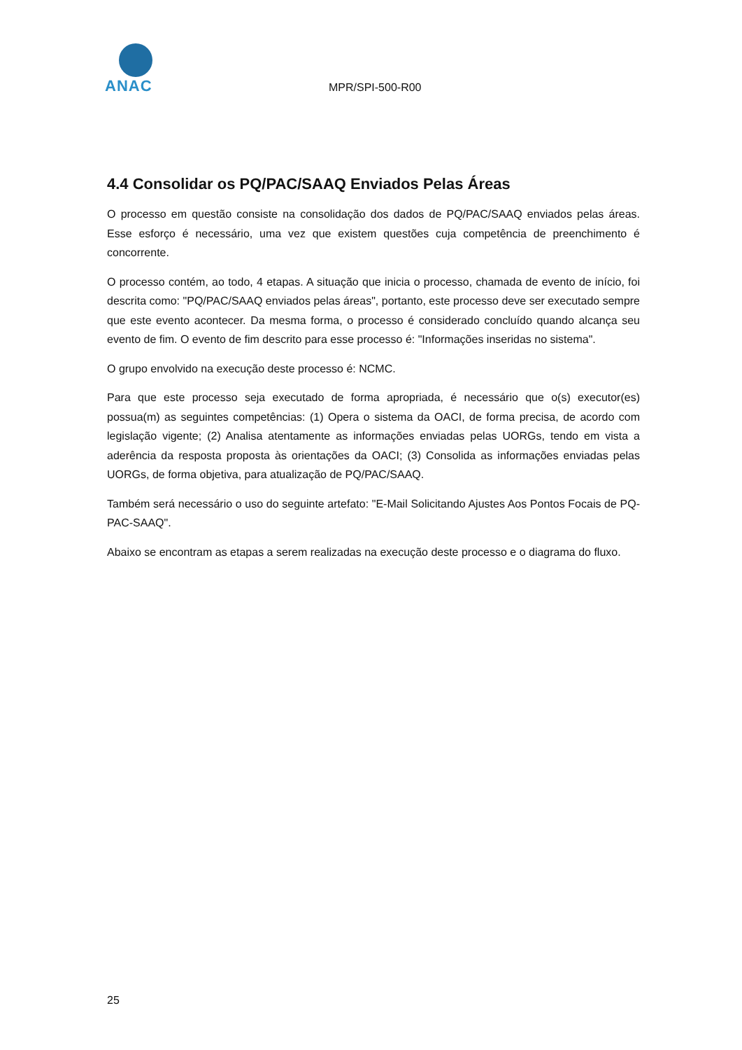ANAC
MPR/SPI-500-R00
4.4 Consolidar os PQ/PAC/SAAQ Enviados Pelas Áreas
O processo em questão consiste na consolidação dos dados de PQ/PAC/SAAQ enviados pelas áreas. Esse esforço é necessário, uma vez que existem questões cuja competência de preenchimento é concorrente.
O processo contém, ao todo, 4 etapas. A situação que inicia o processo, chamada de evento de início, foi descrita como: "PQ/PAC/SAAQ enviados pelas áreas", portanto, este processo deve ser executado sempre que este evento acontecer. Da mesma forma, o processo é considerado concluído quando alcança seu evento de fim. O evento de fim descrito para esse processo é: "Informações inseridas no sistema".
O grupo envolvido na execução deste processo é: NCMC.
Para que este processo seja executado de forma apropriada, é necessário que o(s) executor(es) possua(m) as seguintes competências: (1) Opera o sistema da OACI, de forma precisa, de acordo com legislação vigente; (2) Analisa atentamente as informações enviadas pelas UORGs, tendo em vista a aderência da resposta proposta às orientações da OACI; (3) Consolida as informações enviadas pelas UORGs, de forma objetiva, para atualização de PQ/PAC/SAAQ.
Também será necessário o uso do seguinte artefato: "E-Mail Solicitando Ajustes Aos Pontos Focais de PQ-PAC-SAAQ".
Abaixo se encontram as etapas a serem realizadas na execução deste processo e o diagrama do fluxo.
25